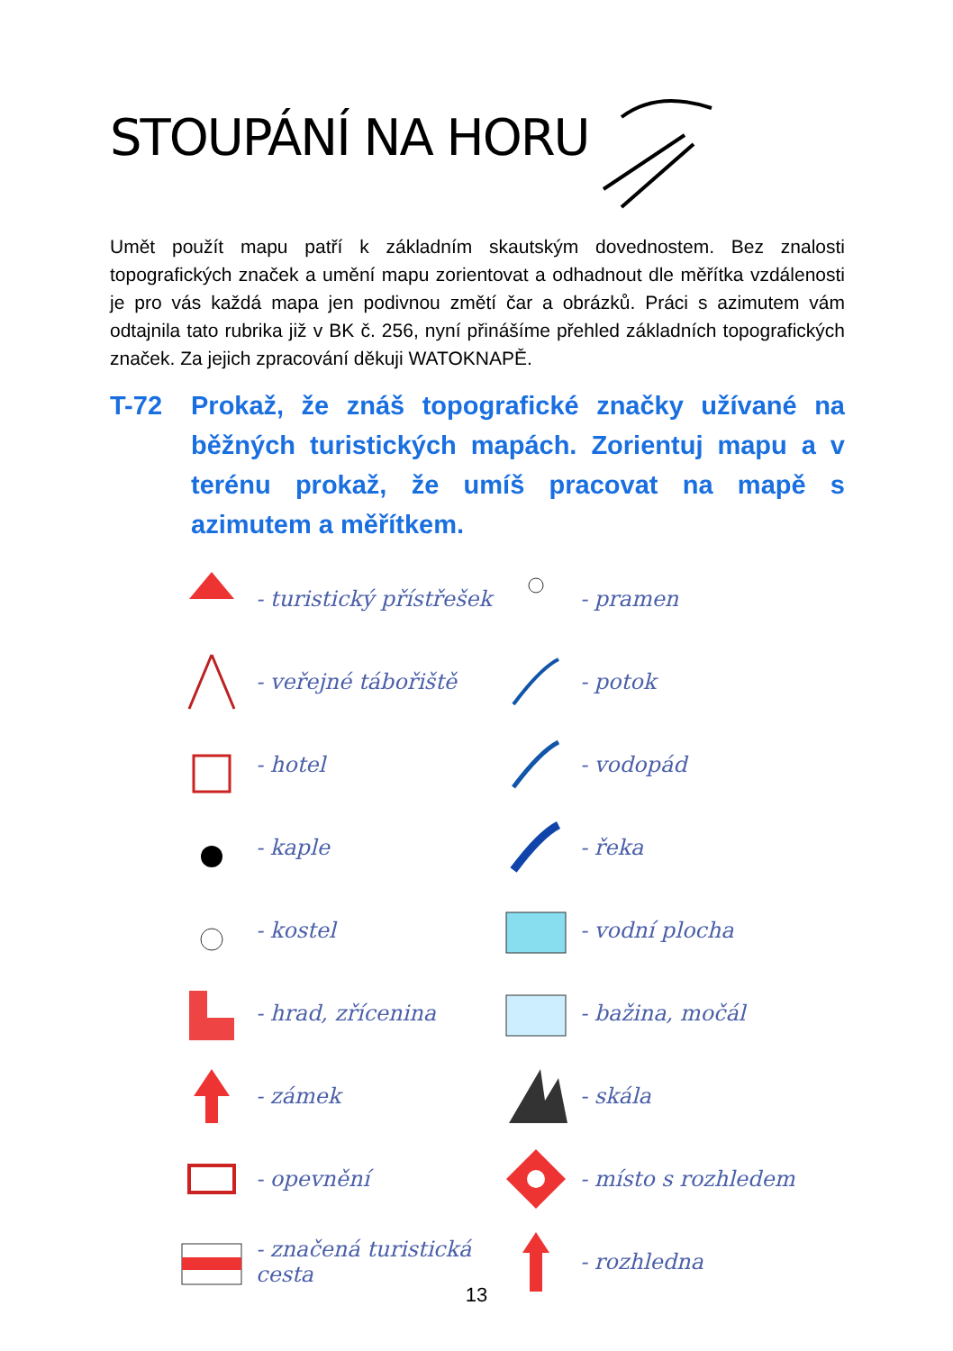STOUPÁNÍ NA HORU
Umět použít mapu patří k základním skautským dovednostem. Bez znalosti topografických značek a umění mapu zorientovat a odhadnout dle měřítka vzdálenosti je pro vás každá mapa jen podivnou změtí čar a obrázků. Práci s azimutem vám odtajnila tato rubrika již v BK č. 256, nyní přinášíme přehled základních topografických značek. Za jejich zpracování děkuji WATOKNAPĚ.
T-72 Prokaž, že znáš topografické značky užívané na běžných turistických mapách. Zorientuj mapu a v terénu prokaž, že umíš pracovat na mapě s azimutem a měřítkem.
- turistický přístřešek
- pramen
- veřejné tábořiště
- potok
- hotel
- vodopád
- kaple
- řeka
- kostel
- vodní plocha
- hrad, zřícenina
- bažina, močál
- zámek
- skála
- opevnění
- místo s rozhledem
- značená turistická cesta
- rozhledna
13